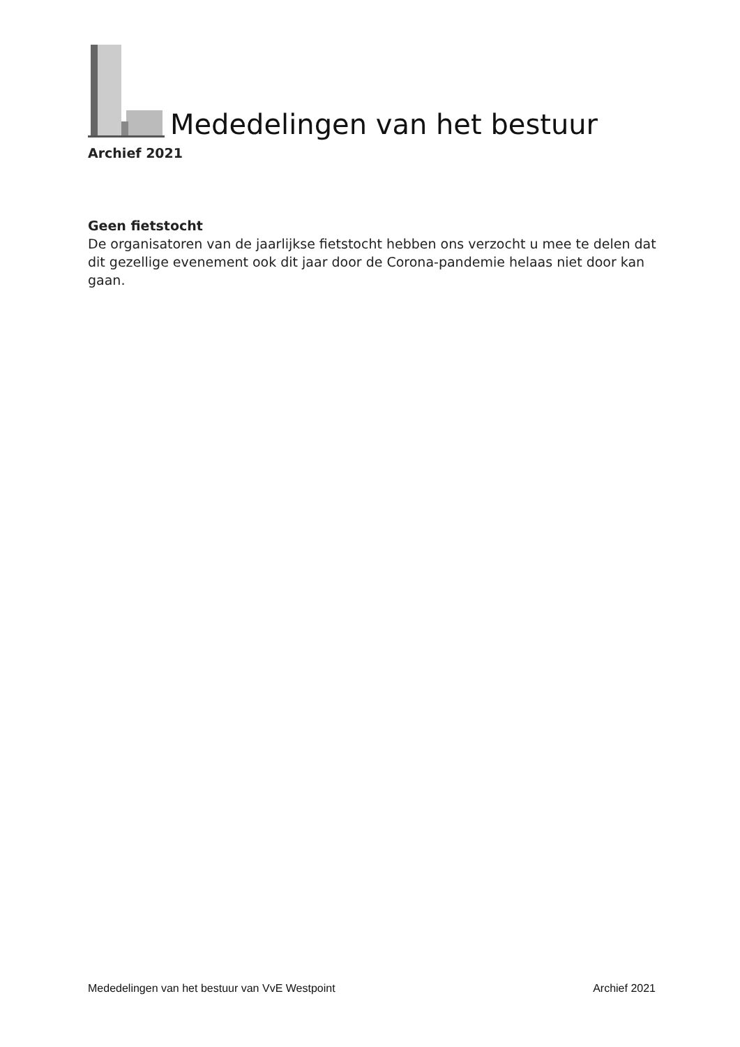Mededelingen van het bestuur
Archief 2021
Geen fietstocht
De organisatoren van de jaarlijkse fietstocht hebben ons verzocht u mee te delen dat dit gezellige evenement ook dit jaar door de Corona-pandemie helaas niet door kan gaan.
Mededelingen van het bestuur van VvE Westpoint Archief 2021